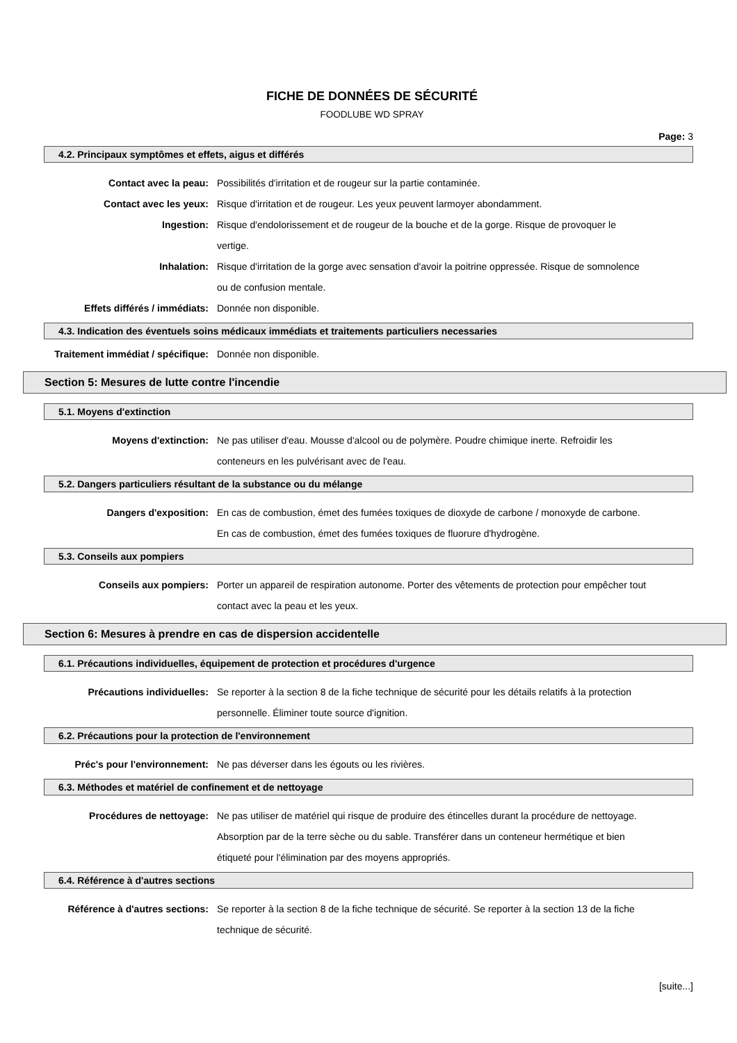FICHE DE DONNÉES DE SÉCURITÉ
FOODLUBE WD SPRAY
Page: 3
4.2. Principaux symptômes et effets, aigus et différés
Contact avec la peau: Possibilités d'irritation et de rougeur sur la partie contaminée.
Contact avec les yeux: Risque d'irritation et de rougeur. Les yeux peuvent larmoyer abondamment.
Ingestion: Risque d'endolorissement et de rougeur de la bouche et de la gorge. Risque de provoquer le vertige.
Inhalation: Risque d'irritation de la gorge avec sensation d'avoir la poitrine oppressée. Risque de somnolence ou de confusion mentale.
Effets différés / immédiats: Donnée non disponible.
4.3. Indication des éventuels soins médicaux immédiats et traitements particuliers necessaries
Traitement immédiat / spécifique: Donnée non disponible.
Section 5: Mesures de lutte contre l'incendie
5.1. Moyens d'extinction
Moyens d'extinction: Ne pas utiliser d'eau. Mousse d'alcool ou de polymère. Poudre chimique inerte. Refroidir les conteneurs en les pulvérisant avec de l'eau.
5.2. Dangers particuliers résultant de la substance ou du mélange
Dangers d'exposition: En cas de combustion, émet des fumées toxiques de dioxyde de carbone / monoxyde de carbone. En cas de combustion, émet des fumées toxiques de fluorure d'hydrogène.
5.3. Conseils aux pompiers
Conseils aux pompiers: Porter un appareil de respiration autonome. Porter des vêtements de protection pour empêcher tout contact avec la peau et les yeux.
Section 6: Mesures à prendre en cas de dispersion accidentelle
6.1. Précautions individuelles, équipement de protection et procédures d'urgence
Précautions individuelles: Se reporter à la section 8 de la fiche technique de sécurité pour les détails relatifs à la protection personnelle. Éliminer toute source d'ignition.
6.2. Précautions pour la protection de l'environnement
Préc's pour l'environnement: Ne pas déverser dans les égouts ou les rivières.
6.3. Méthodes et matériel de confinement et de nettoyage
Procédures de nettoyage: Ne pas utiliser de matériel qui risque de produire des étincelles durant la procédure de nettoyage. Absorption par de la terre sèche ou du sable. Transférer dans un conteneur hermétique et bien étiqueté pour l'élimination par des moyens appropriés.
6.4. Référence à d'autres sections
Référence à d'autres sections: Se reporter à la section 8 de la fiche technique de sécurité. Se reporter à la section 13 de la fiche technique de sécurité.
[suite...]